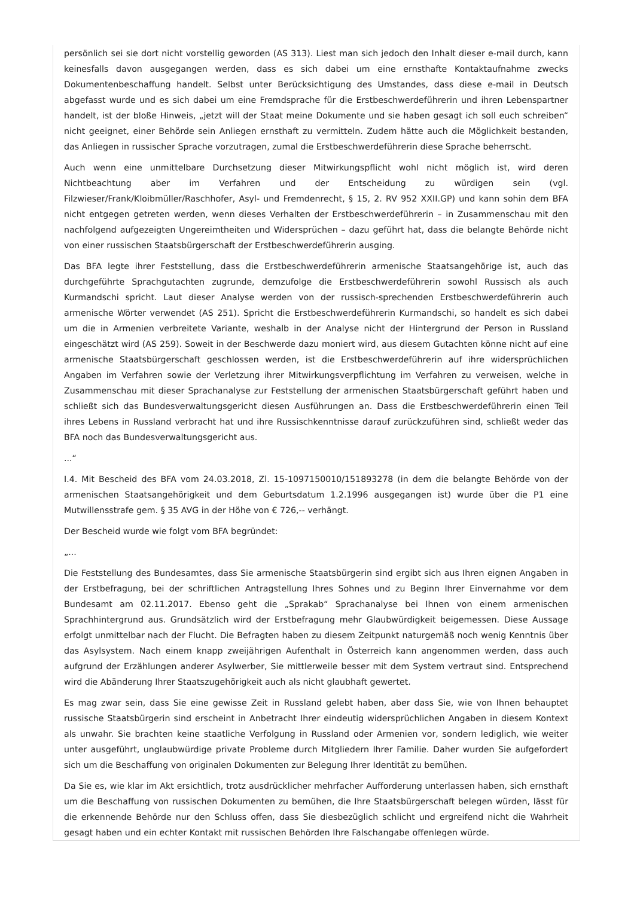persönlich sei sie dort nicht vorstellig geworden (AS 313). Liest man sich jedoch den Inhalt dieser e-mail durch, kann keinesfalls davon ausgegangen werden, dass es sich dabei um eine ernsthafte Kontaktaufnahme zwecks Dokumentenbeschaffung handelt. Selbst unter Berücksichtigung des Umstandes, dass diese e-mail in Deutsch abgefasst wurde und es sich dabei um eine Fremdsprache für die Erstbeschwerdeführerin und ihren Lebenspartner handelt, ist der bloße Hinweis, „jetzt will der Staat meine Dokumente und sie haben gesagt ich soll euch schreiben“ nicht geeignet, einer Behörde sein Anliegen ernsthaft zu vermitteln. Zudem hätte auch die Möglichkeit bestanden, das Anliegen in russischer Sprache vorzutragen, zumal die Erstbeschwerdeführerin diese Sprache beherrscht.
Auch wenn eine unmittelbare Durchsetzung dieser Mitwirkungspflicht wohl nicht möglich ist, wird deren Nichtbeachtung aber im Verfahren und der Entscheidung zu würdigen sein (vgl. Filzwieser/Frank/Kloibmüller/Raschhofer, Asyl- und Fremdenrecht, § 15, 2. RV 952 XXII.GP) und kann sohin dem BFA nicht entgegen getreten werden, wenn dieses Verhalten der Erstbeschwerdeführerin – in Zusammenschau mit den nachfolgend aufgezeigten Ungereimtheiten und Widersprüchen – dazu geführt hat, dass die belangte Behörde nicht von einer russischen Staatsbürgerschaft der Erstbeschwerdeführerin ausging.
Das BFA legte ihrer Feststellung, dass die Erstbeschwerdeführerin armenische Staatsangehörige ist, auch das durchgeführte Sprachgutachten zugrunde, demzufolge die Erstbeschwerdeführerin sowohl Russisch als auch Kurmandschi spricht. Laut dieser Analyse werden von der russisch-sprechenden Erstbeschwerdeführerin auch armenische Wörter verwendet (AS 251). Spricht die Erstbeschwerdeführerin Kurmandschi, so handelt es sich dabei um die in Armenien verbreitete Variante, weshalb in der Analyse nicht der Hintergrund der Person in Russland eingeschätzt wird (AS 259). Soweit in der Beschwerde dazu moniert wird, aus diesem Gutachten könne nicht auf eine armenische Staatsbürgerschaft geschlossen werden, ist die Erstbeschwerdeführerin auf ihre widersprüchlichen Angaben im Verfahren sowie der Verletzung ihrer Mitwirkungsverpflichtung im Verfahren zu verweisen, welche in Zusammenschau mit dieser Sprachanalyse zur Feststellung der armenischen Staatsbürgerschaft geführt haben und schließt sich das Bundesverwaltungsgericht diesen Ausführungen an. Dass die Erstbeschwerdeführerin einen Teil ihres Lebens in Russland verbracht hat und ihre Russischkenntnisse darauf zurückzuführen sind, schließt weder das BFA noch das Bundesverwaltungsgericht aus.
...“
I.4. Mit Bescheid des BFA vom 24.03.2018, Zl. 15-1097150010/151893278 (in dem die belangte Behörde von der armenischen Staatsangehörigkeit und dem Geburtsdatum 1.2.1996 ausgegangen ist) wurde über die P1 eine Mutwillensstrafe gem. § 35 AVG in der Höhe von € 726,-- verhängt.
Der Bescheid wurde wie folgt vom BFA begründet:
„...
Die Feststellung des Bundesamtes, dass Sie armenische Staatsbürgerin sind ergibt sich aus Ihren eignen Angaben in der Erstbefragung, bei der schriftlichen Antragstellung Ihres Sohnes und zu Beginn Ihrer Einvernahme vor dem Bundesamt am 02.11.2017. Ebenso geht die „Sprakab“ Sprachanalyse bei Ihnen von einem armenischen Sprachhintergrund aus. Grundsätzlich wird der Erstbefragung mehr Glaubwürdigkeit beigemessen. Diese Aussage erfolgt unmittelbar nach der Flucht. Die Befragten haben zu diesem Zeitpunkt naturgemäß noch wenig Kenntnis über das Asylsystem. Nach einem knapp zweijährigen Aufenthalt in Österreich kann angenommen werden, dass auch aufgrund der Erzählungen anderer Asylwerber, Sie mittlerweile besser mit dem System vertraut sind. Entsprechend wird die Abänderung Ihrer Staatszugehörigkeit auch als nicht glaubhaft gewertet.
Es mag zwar sein, dass Sie eine gewisse Zeit in Russland gelebt haben, aber dass Sie, wie von Ihnen behauptet russische Staatsbürgerin sind erscheint in Anbetracht Ihrer eindeutig widersprüchlichen Angaben in diesem Kontext als unwahr. Sie brachten keine staatliche Verfolgung in Russland oder Armenien vor, sondern lediglich, wie weiter unter ausgeführt, unglaubwürdige private Probleme durch Mitgliedern Ihrer Familie. Daher wurden Sie aufgefordert sich um die Beschaffung von originalen Dokumenten zur Belegung Ihrer Identität zu bemühen.
Da Sie es, wie klar im Akt ersichtlich, trotz ausdrücklicher mehrfacher Aufforderung unterlassen haben, sich ernsthaft um die Beschaffung von russischen Dokumenten zu bemühen, die Ihre Staatsbürgerschaft belegen würden, lässt für die erkennende Behörde nur den Schluss offen, dass Sie diesbezüglich schlicht und ergreifend nicht die Wahrheit gesagt haben und ein echter Kontakt mit russischen Behörden Ihre Falschangabe offenlegen würde.